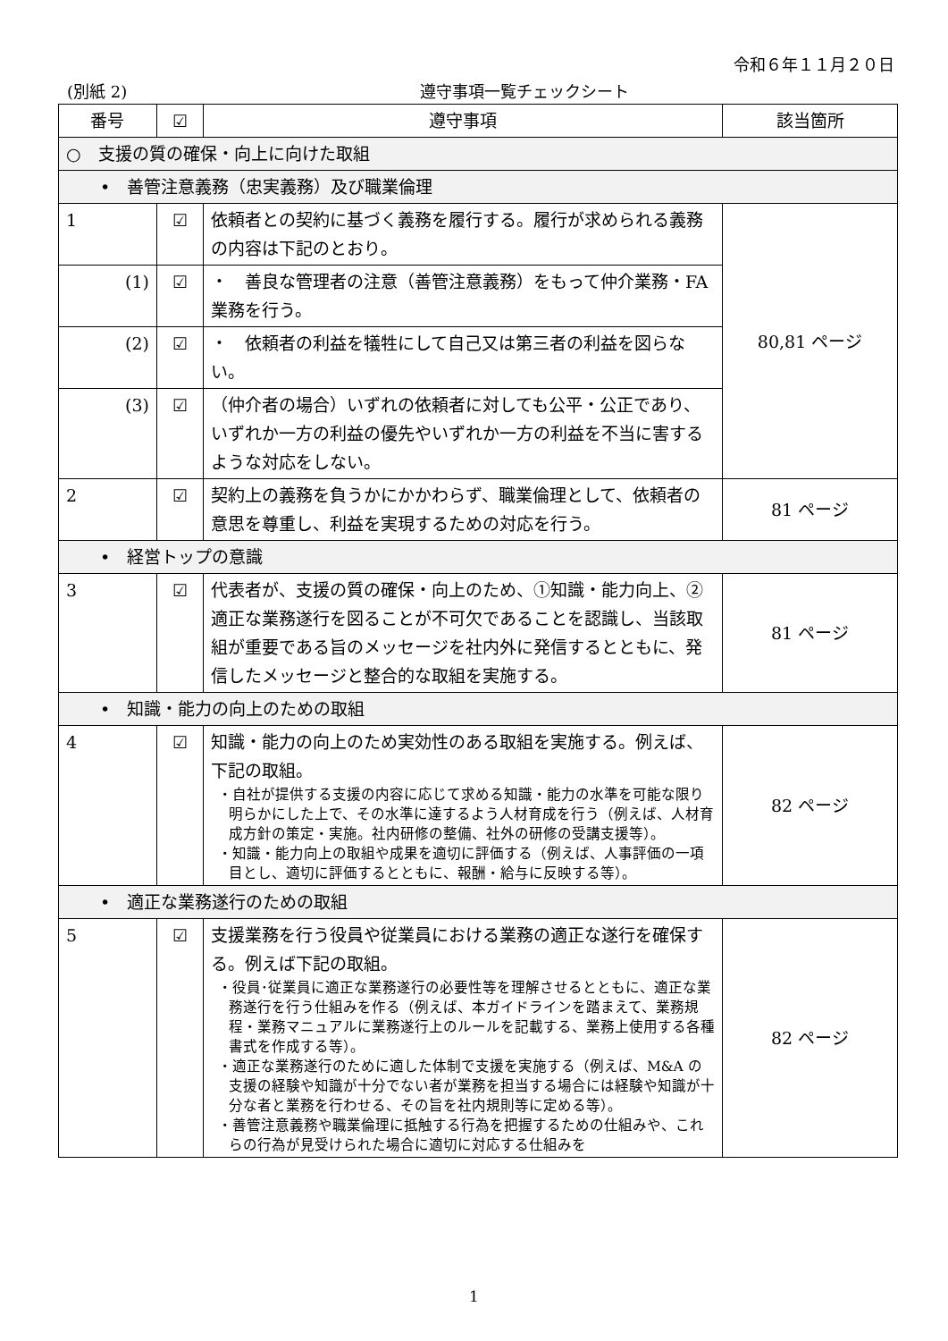令和６年１１月２０日
(別紙 2) 遵守事項一覧チェックシート
| 番号 | ☑ | 遵守事項 | 該当箇所 |
| --- | --- | --- | --- |
| ○ 支援の質の確保・向上に向けた取組 | | | |
| • 善管注意義務（忠実義務）及び職業倫理 | | | |
| 1 | ☑ | 依頼者との契約に基づく義務を履行する。履行が求められる義務の内容は下記のとおり。 | 80,81 ページ |
| (1) | ☑ | ・ 善良な管理者の注意（善管注意義務）をもって仲介業務・FA 業務を行う。 | |
| (2) | ☑ | ・ 依頼者の利益を犠牲にして自己又は第三者の利益を図らない。 | |
| (3) | ☑ | （仲介者の場合）いずれの依頼者に対しても公平・公正であり、いずれか一方の利益の優先やいずれか一方の利益を不当に害するような対応をしない。 | |
| 2 | ☑ | 契約上の義務を負うかにかかわらず、職業倫理として、依頼者の意思を尊重し、利益を実現するための対応を行う。 | 81 ページ |
| • 経営トップの意識 | | | |
| 3 | ☑ | 代表者が、支援の質の確保・向上のため、①知識・能力向上、②適正な業務遂行を図ることが不可欠であることを認識し、当該取組が重要である旨のメッセージを社内外に発信するとともに、発信したメッセージと整合的な取組を実施する。 | 81 ページ |
| • 知識・能力の向上のための取組 | | | |
| 4 | ☑ | 知識・能力の向上のため実効性のある取組を実施する。例えば、下記の取組。 ・自社が提供する支援の内容に応じて求める知識・能力の水準を可能な限り明らかにした上で、その水準に達するよう人材育成を行う（例えば、人材育成方針の策定・実施。社内研修の整備、社外の研修の受講支援等）。 ・知識・能力向上の取組や成果を適切に評価する（例えば、人事評価の一項目とし、適切に評価するとともに、報酬・給与に反映する等）。 | 82 ページ |
| • 適正な業務遂行のための取組 | | | |
| 5 | ☑ | 支援業務を行う役員や従業員における業務の適正な遂行を確保する。例えば下記の取組。 ・役員･従業員に適正な業務遂行の必要性等を理解させるとともに、適正な業務遂行を行う仕組みを作る（例えば、本ガイドラインを踏まえて、業務規程・業務マニュアルに業務遂行上のルールを記載する、業務上使用する各種書式を作成する等）。 ・適正な業務遂行のために適した体制で支援を実施する（例えば、M&A の支援の経験や知識が十分でない者が業務を担当する場合には経験や知識が十分な者と業務を行わせる、その旨を社内規則等に定める等）。 ・善管注意義務や職業倫理に抵触する行為を把握するための仕組みや、これらの行為が見受けられた場合に適切に対応する仕組みを | 82 ページ |
1